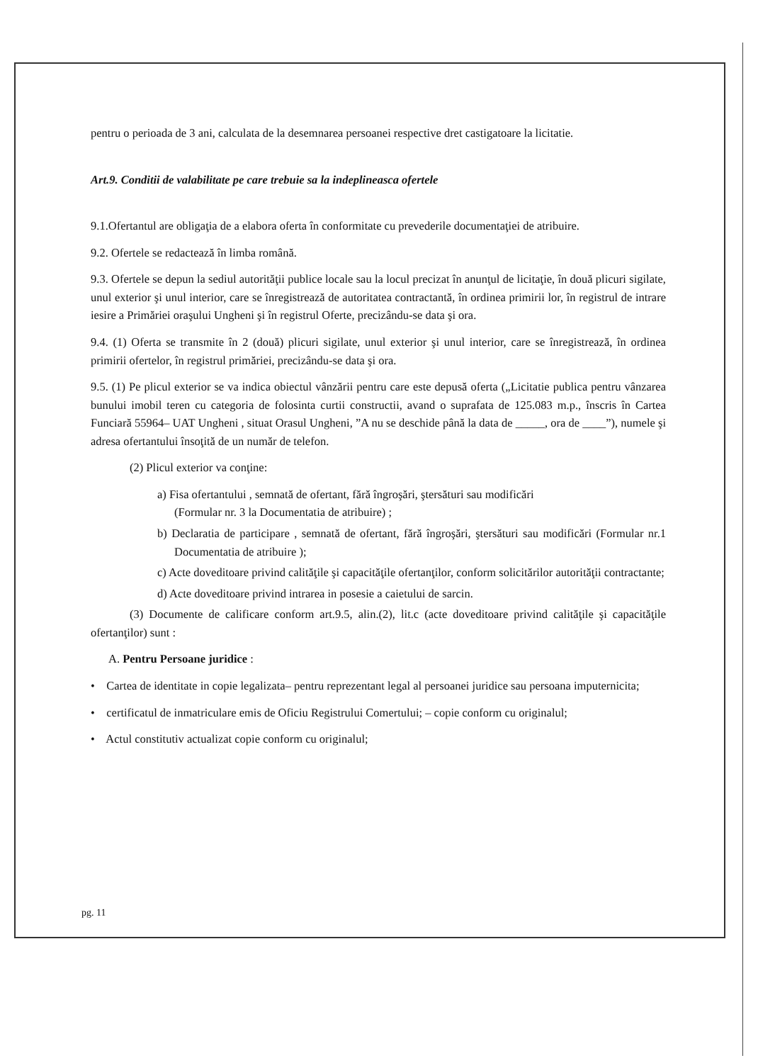pentru o perioada de 3 ani, calculata de la desemnarea persoanei respective dret castigatoare la licitatie.
Art.9. Conditii de valabilitate pe care trebuie sa la indeplineasca ofertele
9.1.Ofertantul are obligaţia de a elabora oferta în conformitate cu prevederile documentaţiei de atribuire.
9.2. Ofertele se redactează în limba română.
9.3. Ofertele se depun la sediul autorităţii publice locale sau la locul precizat în anunţul de licitaţie, în două plicuri sigilate, unul exterior şi unul interior, care se înregistrează de autoritatea contractantă, în ordinea primirii lor, în registrul de intrare iesire a Primăriei oraşului Ungheni şi în registrul Oferte, precizându-se data şi ora.
9.4. (1) Oferta se transmite în 2 (două) plicuri sigilate, unul exterior şi unul interior, care se înregistrează, în ordinea primirii ofertelor, în registrul primăriei, precizându-se data şi ora.
9.5. (1) Pe plicul exterior se va indica obiectul vânzării pentru care este depusă oferta („Licitatie publica pentru vânzarea bunului imobil teren cu categoria de folosinta curtii constructii, avand o suprafata de 125.083 m.p., înscris în Cartea Funciară 55964– UAT Ungheni , situat Orasul Ungheni, ”A nu se deschide până la data de _____, ora de ____”), numele şi adresa ofertantului însoţită de un număr de telefon.
(2) Plicul exterior va conţine:
a) Fisa ofertantului , semnată de ofertant, fără îngroşări, ştersături sau modificări
(Formular nr. 3 la Documentatia de atribuire) ;
b) Declaratia de participare , semnată de ofertant, fără îngroşări, ştersături sau modificări (Formular nr.1 Documentatia de atribuire );
c) Acte doveditoare privind calităţile şi capacităţile ofertanţilor, conform solicitărilor autorităţii contractante;
d) Acte doveditoare privind intrarea in posesie a caietului de sarcin.
(3) Documente de calificare conform art.9.5, alin.(2), lit.c (acte doveditoare privind calităţile şi capacităţile ofertanţilor) sunt :
A. Pentru Persoane juridice :
• Cartea de identitate in copie legalizata– pentru reprezentant legal al persoanei juridice sau persoana imputernicita;
• certificatul de inmatriculare emis de Oficiu Registrului Comertului; – copie conform cu originalul;
• Actul constitutiv actualizat copie conform cu originalul;
pg. 11